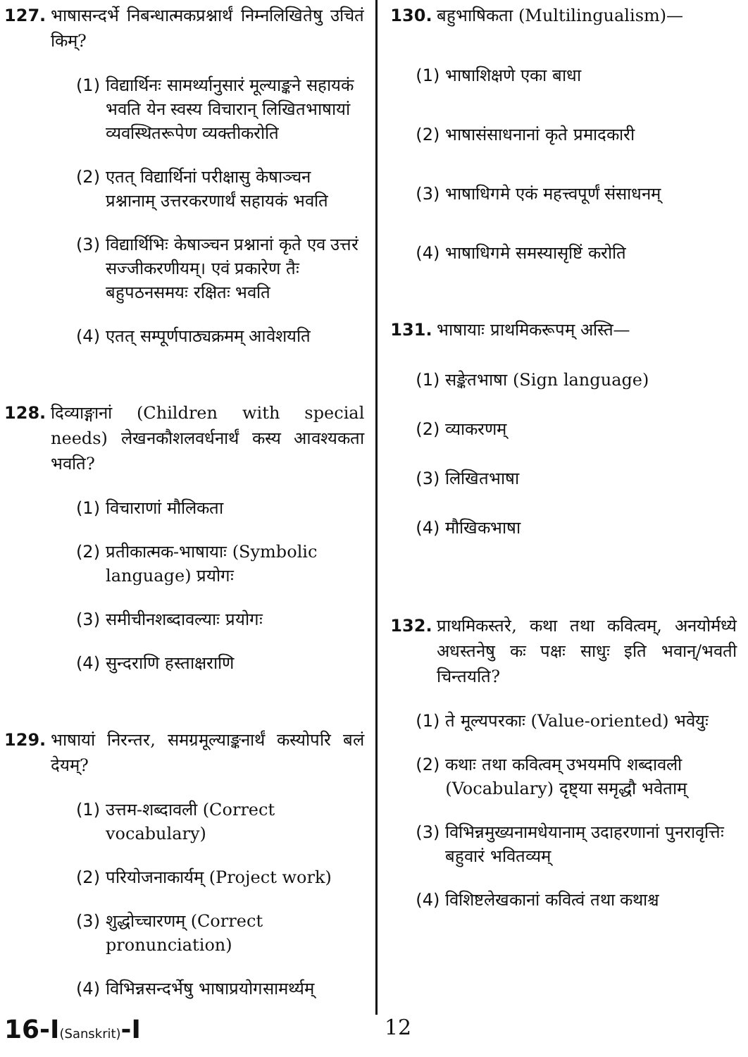127. भाषासन्दर्भे निबन्धात्मकप्रश्नार्थं निम्नलिखितेषु उचितं किम्?
(1) विद्यार्थिनः सामर्थ्यानुसारं मूल्याङ्कने सहायकं भवति येन स्वस्य विचारान् लिखितभाषायां व्यवस्थितरूपेण व्यक्तीकरोति
(2) एतत् विद्यार्थिनां परीक्षासु केषाञ्चन प्रश्नानाम् उत्तरकरणार्थं सहायकं भवति
(3) विद्यार्थिभिः केषाञ्चन प्रश्नानां कृते एव उत्तरं सज्जीकरणीयम्। एवं प्रकारेण तैः बहुपठनसमयः रक्षितः भवति
(4) एतत् सम्पूर्णपाठ्यक्रमम् आवेशयति
128. दिव्याङ्गानां (Children with special needs) लेखनकौशलवर्धनार्थं कस्य आवश्यकता भवति?
(1) विचाराणां मौलिकता
(2) प्रतीकात्मक-भाषायाः (Symbolic language) प्रयोगः
(3) समीचीनशब्दावल्याः प्रयोगः
(4) सुन्दराणि हस्ताक्षराणि
129. भाषायां निरन्तर, समग्रमूल्याङ्कनार्थं कस्योपरि बलं देयम्?
(1) उत्तम-शब्दावली (Correct vocabulary)
(2) परियोजनाकार्यम् (Project work)
(3) शुद्धोच्चारणम् (Correct pronunciation)
(4) विभिन्नसन्दर्भेषु भाषाप्रयोगसामर्थ्यम्
130. बहुभाषिकता (Multilingualism)—
(1) भाषाशिक्षणे एका बाधा
(2) भाषासंसाधनानां कृते प्रमादकारी
(3) भाषाधिगमे एकं महत्त्वपूर्णं संसाधनम्
(4) भाषाधिगमे समस्यासृष्टिं करोति
131. भाषायाः प्राथमिकरूपम् अस्ति—
(1) सङ्केतभाषा (Sign language)
(2) व्याकरणम्
(3) लिखितभाषा
(4) मौखिकभाषा
132. प्राथमिकस्तरे, कथा तथा कवित्वम्, अनयोर्मध्ये अधस्तनेषु कः पक्षः साधुः इति भवान्/भवती चिन्तयति?
(1) ते मूल्यपरकाः (Value-oriented) भवेयुः
(2) कथाः तथा कवित्वम् उभयमपि शब्दावली (Vocabulary) दृष्ट्या समृद्धौ भवेताम्
(3) विभिन्नमुख्यनामधेयानाम् उदाहरणानां पुनरावृत्तिः बहुवारं भवितव्यम्
(4) विशिष्टलेखकानां कवित्वं तथा कथाश्च
16-I(Sanskrit)-I 12